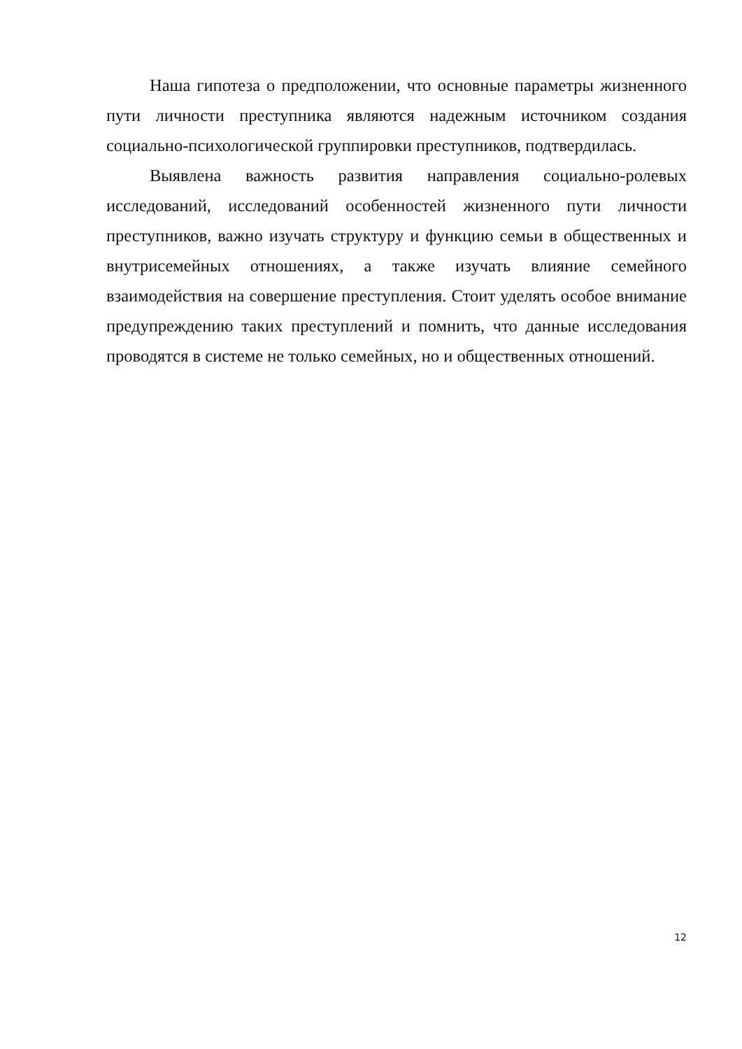Наша гипотеза о предположении, что основные параметры жизненного пути личности преступника являются надежным источником создания социально-психологической группировки преступников, подтвердилась.
Выявлена важность развития направления социально-ролевых исследований, исследований особенностей жизненного пути личности преступников, важно изучать структуру и функцию семьи в общественных и внутрисемейных отношениях, а также изучать влияние семейного взаимодействия на совершение преступления. Стоит уделять особое внимание предупреждению таких преступлений и помнить, что данные исследования проводятся в системе не только семейных, но и общественных отношений.
12